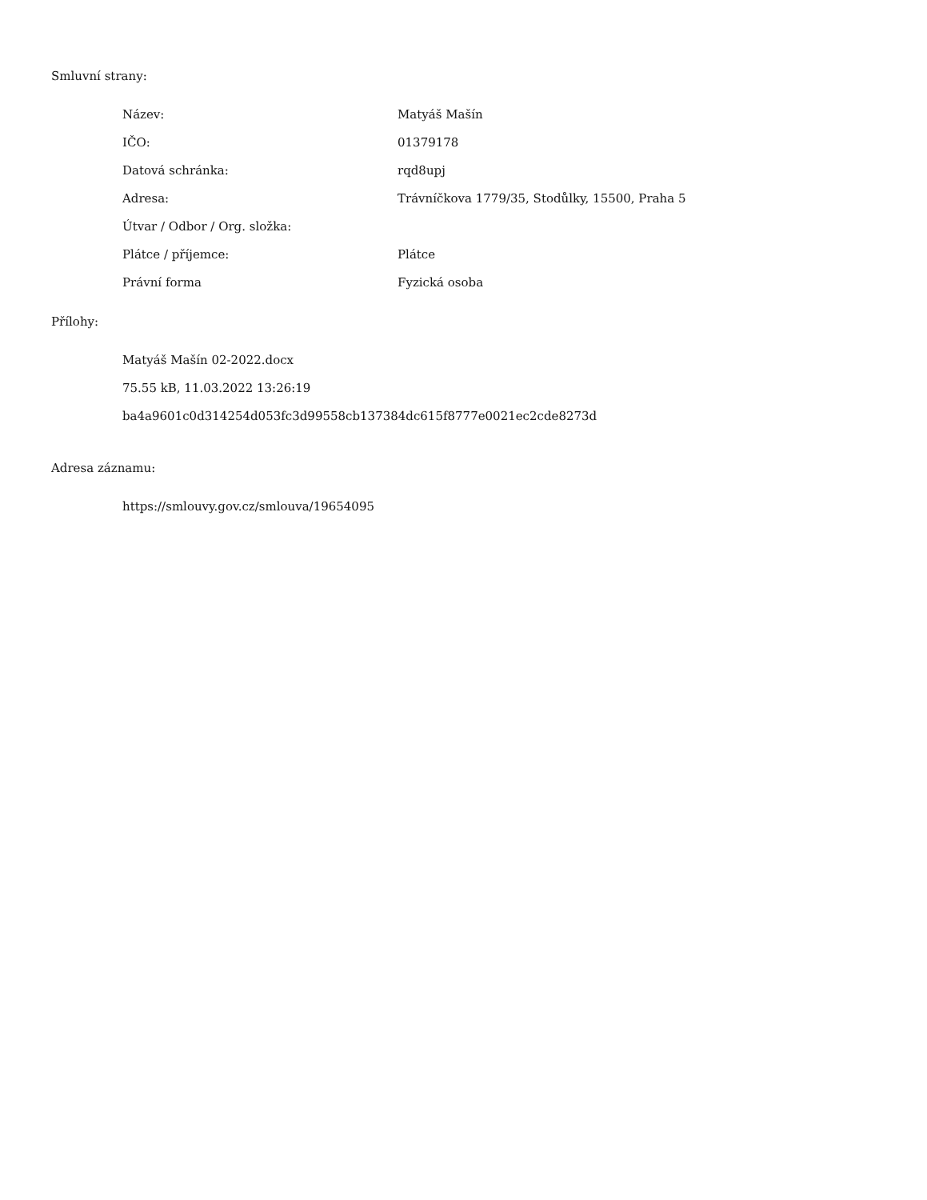Smluvní strany:
| Název: | Matyáš Mašín |
| IČO: | 01379178 |
| Datová schránka: | rqd8upj |
| Adresa: | Trávníčkova 1779/35, Stodůlky, 15500, Praha 5 |
| Útvar / Odbor / Org. složka: | |
| Plátce / příjemce: | Plátce |
| Právní forma | Fyzická osoba |
Přílohy:
Matyáš Mašín 02-2022.docx
75.55 kB, 11.03.2022 13:26:19
ba4a9601c0d314254d053fc3d99558cb137384dc615f8777e0021ec2cde8273d
Adresa záznamu:
https://smlouvy.gov.cz/smlouva/19654095